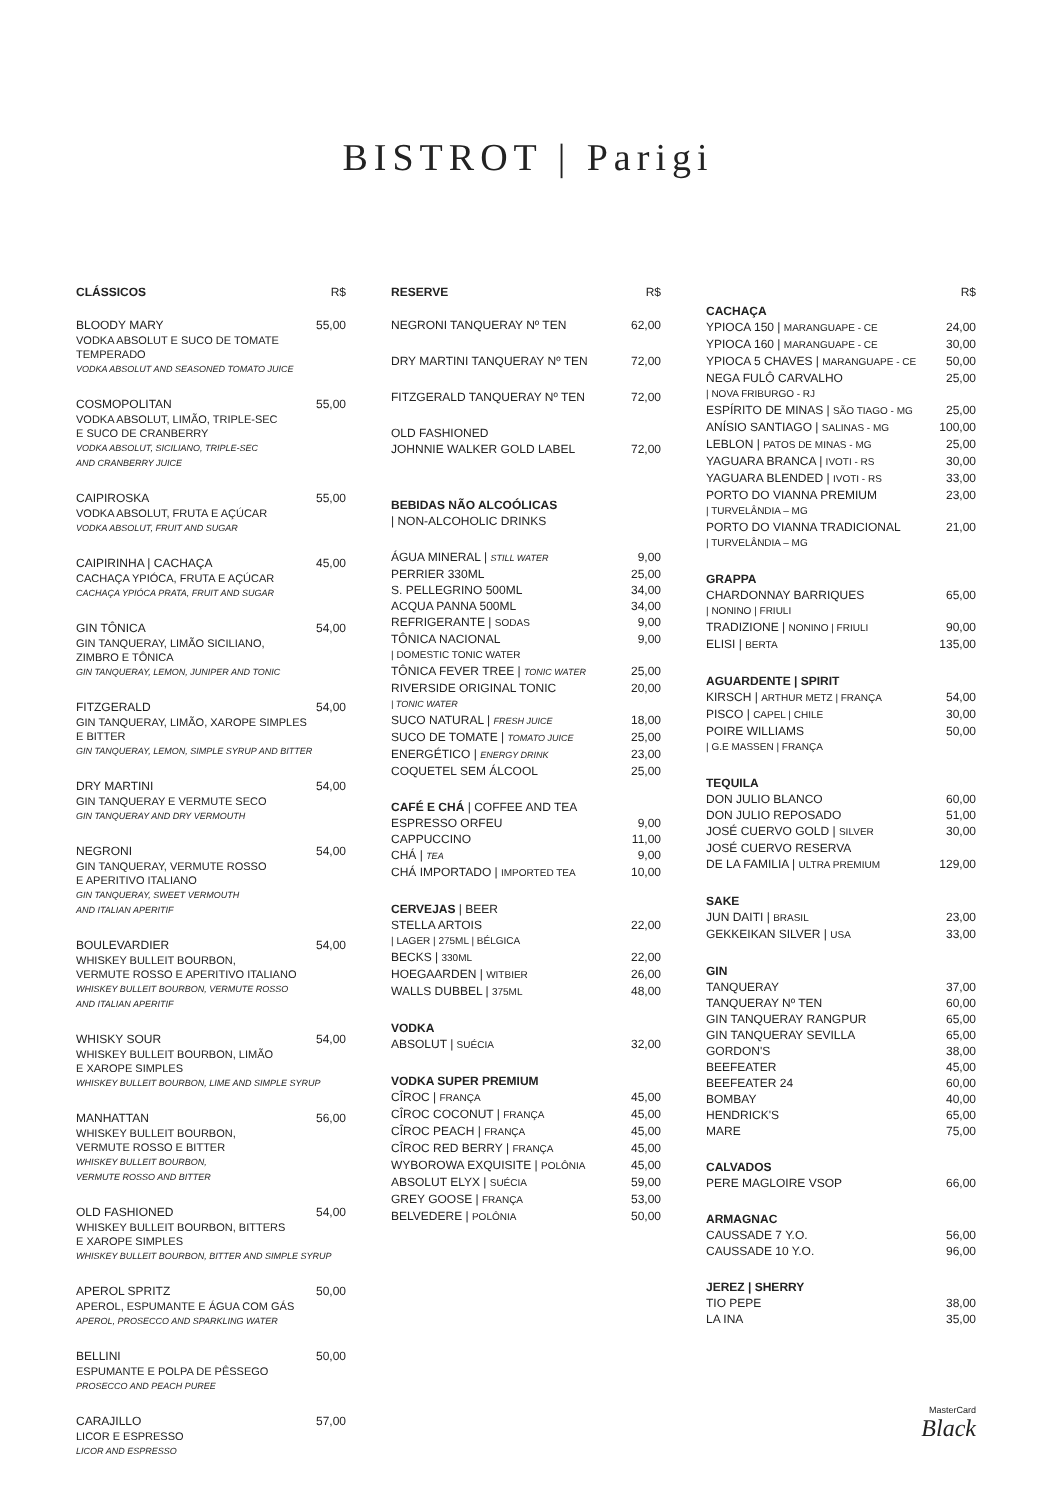BISTROT | Parigi
CLÁSSICOS R$
BLOODY MARY 55,00
VODKA ABSOLUT E SUCO DE TOMATE
TEMPERADO
VODKA ABSOLUT AND SEASONED TOMATO JUICE
COSMOPOLITAN 55,00
VODKA ABSOLUT, LIMÃO, TRIPLE-SEC
E SUCO DE CRANBERRY
VODKA ABSOLUT, SICILIANO, TRIPLE-SEC
AND CRANBERRY JUICE
CAIPIROSKA 55,00
VODKA ABSOLUT, FRUTA E AÇÚCAR
VODKA ABSOLUT, FRUIT AND SUGAR
CAIPIRINHA | CACHAÇA 45,00
CACHAÇA YPIÓCA, FRUTA E AÇÚCAR
CACHAÇA YPIÓCA PRATA, FRUIT AND SUGAR
GIN TÔNICA 54,00
GIN TANQUERAY, LIMÃO SICILIANO,
ZIMBRO E TÔNICA
GIN TANQUERAY, LEMON, JUNIPER AND TONIC
FITZGERALD 54,00
GIN TANQUERAY, LIMÃO, XAROPE SIMPLES
E BITTER
GIN TANQUERAY, LEMON, SIMPLE SYRUP AND BITTER
DRY MARTINI 54,00
GIN TANQUERAY E VERMUTE SECO
GIN TANQUERAY AND DRY VERMOUTH
NEGRONI 54,00
GIN TANQUERAY, VERMUTE ROSSO
E APERITIVO ITALIANO
GIN TANQUERAY, SWEET VERMOUTH
AND ITALIAN APERITIF
BOULEVARDIER 54,00
WHISKEY BULLEIT BOURBON,
VERMUTE ROSSO E APERITIVO ITALIANO
WHISKEY BULLEIT BOURBON, VERMUTE ROSSO
AND ITALIAN APERITIF
WHISKY SOUR 54,00
WHISKEY BULLEIT BOURBON, LIMÃO
E XAROPE SIMPLES
WHISKEY BULLEIT BOURBON, LIME AND SIMPLE SYRUP
MANHATTAN 56,00
WHISKEY BULLEIT BOURBON,
VERMUTE ROSSO E BITTER
WHISKEY BULLEIT BOURBON,
VERMUTE ROSSO AND BITTER
OLD FASHIONED 54,00
WHISKEY BULLEIT BOURBON, BITTERS
E XAROPE SIMPLES
WHISKEY BULLEIT BOURBON, BITTER AND SIMPLE SYRUP
APEROL SPRITZ 50,00
APEROL, ESPUMANTE E ÁGUA COM GÁS
APEROL, PROSECCO AND SPARKLING WATER
BELLINI 50,00
ESPUMANTE E POLPA DE PÊSSEGO
PROSECCO AND PEACH PUREE
CARAJILLO 57,00
LICOR E ESPRESSO
LICOR AND ESPRESSO
RESERVE R$
NEGRONI TANQUERAY Nº TEN 62,00
DRY MARTINI TANQUERAY Nº TEN 72,00
FITZGERALD TANQUERAY Nº TEN 72,00
OLD FASHIONED
JOHNNIE WALKER GOLD LABEL 72,00
BEBIDAS NÃO ALCOÓLICAS
| NON-ALCOHOLIC DRINKS
ÁGUA MINERAL | STILL WATER 9,00
PERRIER 330ML 25,00
S. PELLEGRINO 500ML 34,00
ACQUA PANNA 500ML 34,00
REFRIGERANTE | SODAS 9,00
TÔNICA NACIONAL 9,00
| DOMESTIC TONIC WATER
TÔNICA FEVER TREE | TONIC WATER 25,00
RIVERSIDE ORIGINAL TONIC 20,00
| TONIC WATER
SUCO NATURAL | FRESH JUICE 18,00
SUCO DE TOMATE | TOMATO JUICE 25,00
ENERGÉTICO | ENERGY DRINK 23,00
COQUETEL SEM ÁLCOOL 25,00
CAFÉ E CHÁ | COFFEE AND TEA
ESPRESSO ORFEU 9,00
CAPPUCCINO 11,00
CHÁ | TEA 9,00
CHÁ IMPORTADO | IMPORTED TEA 10,00
CERVEJAS | BEER
STELLA ARTOIS 22,00
| LAGER | 275ML | BÉLGICA
BECKS | 330ML 22,00
HOEGAARDEN | WITBIER 26,00
WALLS DUBBEL | 375ML 48,00
VODKA
ABSOLUT | SUÉCIA 32,00
VODKA SUPER PREMIUM
CÎROC | FRANÇA 45,00
CÎROC COCONUT | FRANÇA 45,00
CÎROC PEACH | FRANÇA 45,00
CÎROC RED BERRY | FRANÇA 45,00
WYBOROWA EXQUISITE | POLÔNIA 45,00
ABSOLUT ELYX | SUÉCIA 59,00
GREY GOOSE | FRANÇA 53,00
BELVEDERE | POLÔNIA 50,00
R$
CACHAÇA
YPIOCA 150 | MARANGUAPE - CE 24,00
YPIOCA 160 | MARANGUAPE - CE 30,00
YPIOCA 5 CHAVES | MARANGUAPE - CE 50,00
NEGA FULÔ CARVALHO 25,00
| NOVA FRIBURGO - RJ
ESPÍRITO DE MINAS | SÃO TIAGO - MG 25,00
ANÍSIO SANTIAGO | SALINAS - MG 100,00
LEBLON | PATOS DE MINAS - MG 25,00
YAGUARA BRANCA | IVOTI - RS 30,00
YAGUARA BLENDED | IVOTI - RS 33,00
PORTO DO VIANNA PREMIUM 23,00
| TURVELÂNDIA – MG
PORTO DO VIANNA TRADICIONAL 21,00
| TURVELÂNDIA – MG
GRAPPA
CHARDONNAY BARRIQUES 65,00
| NONINO | FRIULI
TRADIZIONE | NONINO | FRIULI 90,00
ELISI | BERTA 135,00
AGUARDENTE | SPIRIT
KIRSCH | ARTHUR METZ | FRANÇA 54,00
PISCO | CAPEL | CHILE 30,00
POIRE WILLIAMS 50,00
| G.E MASSEN | FRANÇA
TEQUILA
DON JULIO BLANCO 60,00
DON JULIO REPOSADO 51,00
JOSÉ CUERVO GOLD | SILVER 30,00
JOSÉ CUERVO RESERVA
DE LA FAMILIA | ULTRA PREMIUM 129,00
SAKE
JUN DAITI | BRASIL 23,00
GEKKEIKAN SILVER | USA 33,00
GIN
TANQUERAY 37,00
TANQUERAY Nº TEN 60,00
GIN TANQUERAY RANGPUR 65,00
GIN TANQUERAY SEVILLA 65,00
GORDON'S 38,00
BEEFEATER 45,00
BEEFEATER 24 60,00
BOMBAY 40,00
HENDRICK'S 65,00
MARE 75,00
CALVADOS
PERE MAGLOIRE VSOP 66,00
ARMAGNAC
CAUSSADE 7 Y.O. 56,00
CAUSSADE 10 Y.O. 96,00
JEREZ | SHERRY
TIO PEPE 38,00
LA INA 35,00
MasterCard
Black